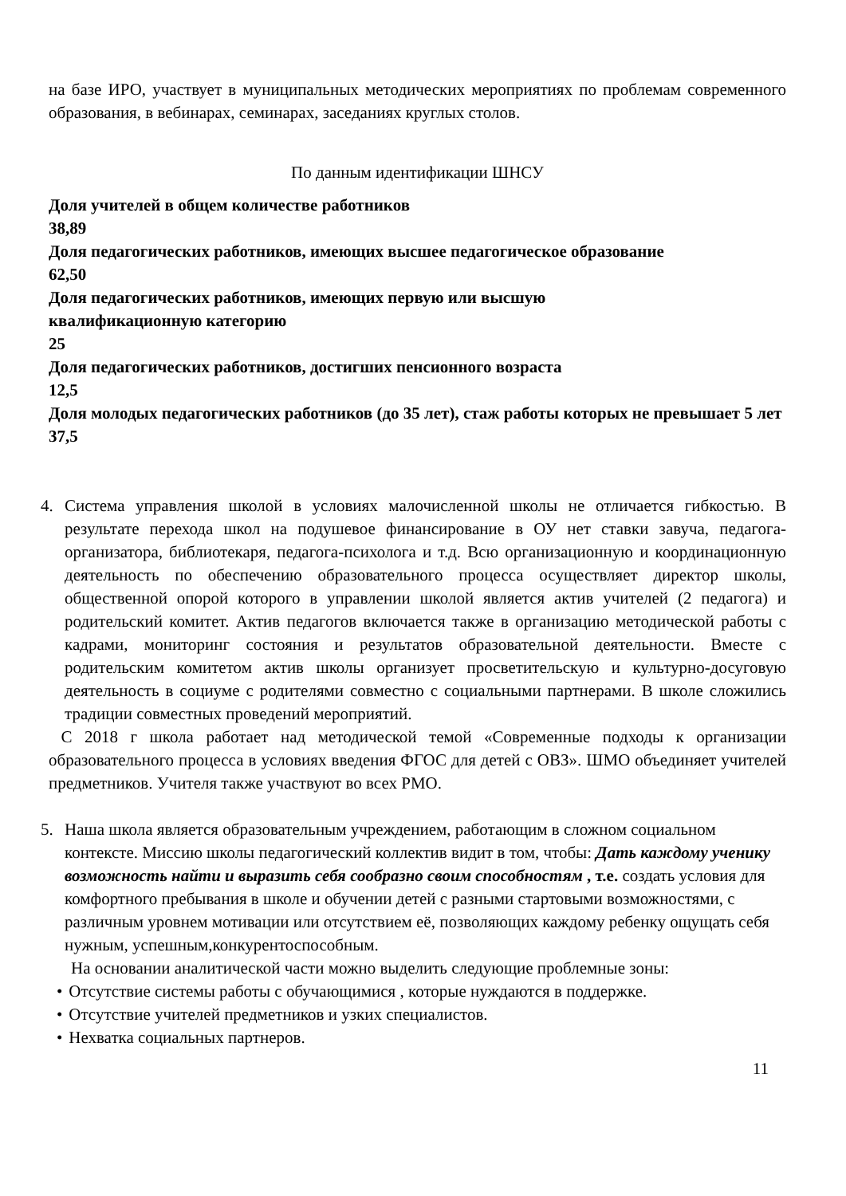на базе ИРО, участвует в муниципальных методических мероприятиях по проблемам современного образования, в вебинарах, семинарах, заседаниях круглых столов.
По данным идентификации ШНСУ
Доля учителей в общем количестве работников
38,89
Доля педагогических работников, имеющих высшее педагогическое образование
62,50
Доля педагогических работников, имеющих первую или высшую
квалификационную категорию
25
Доля педагогических работников, достигших пенсионного возраста
12,5
Доля молодых педагогических работников (до 35 лет), стаж работы которых не превышает 5 лет
37,5
4. Система управления школой в условиях малочисленной школы не отличается гибкостью. В результате перехода школ на подушевое финансирование в ОУ нет ставки завуча, педагога-организатора, библиотекаря, педагога-психолога и т.д. Всю организационную и координационную деятельность по обеспечению образовательного процесса осуществляет директор школы, общественной опорой которого в управлении школой является актив учителей (2 педагога) и родительский комитет. Актив педагогов включается также в организацию методической работы с кадрами, мониторинг состояния и результатов образовательной деятельности. Вместе с родительским комитетом актив школы организует просветительскую и культурно-досуговую деятельность в социуме с родителями совместно с социальными партнерами. В школе сложились традиции совместных проведений мероприятий.
С 2018 г школа работает над методической темой «Современные подходы к организации образовательного процесса в условиях введения ФГОС для детей с ОВЗ». ШМО объединяет учителей предметников. Учителя также участвуют во всех РМО.
5. Наша школа является образовательным учреждением, работающим в сложном социальном контексте. Миссию школы педагогический коллектив видит в том, чтобы: Дать каждому ученику возможность найти и выразить себя сообразно своим способностям , т.е. создать условия для комфортного пребывания в школе и обучении детей с разными стартовыми возможностями, с различным уровнем мотивации или отсутствием её, позволяющих каждому ребенку ощущать себя нужным, успешным,конкурентоспособным.
На основании аналитической части можно выделить следующие проблемные зоны:
• Отсутствие системы работы с обучающимися , которые нуждаются в поддержке.
• Отсутствие учителей предметников и узких специалистов.
• Нехватка социальных партнеров.
11